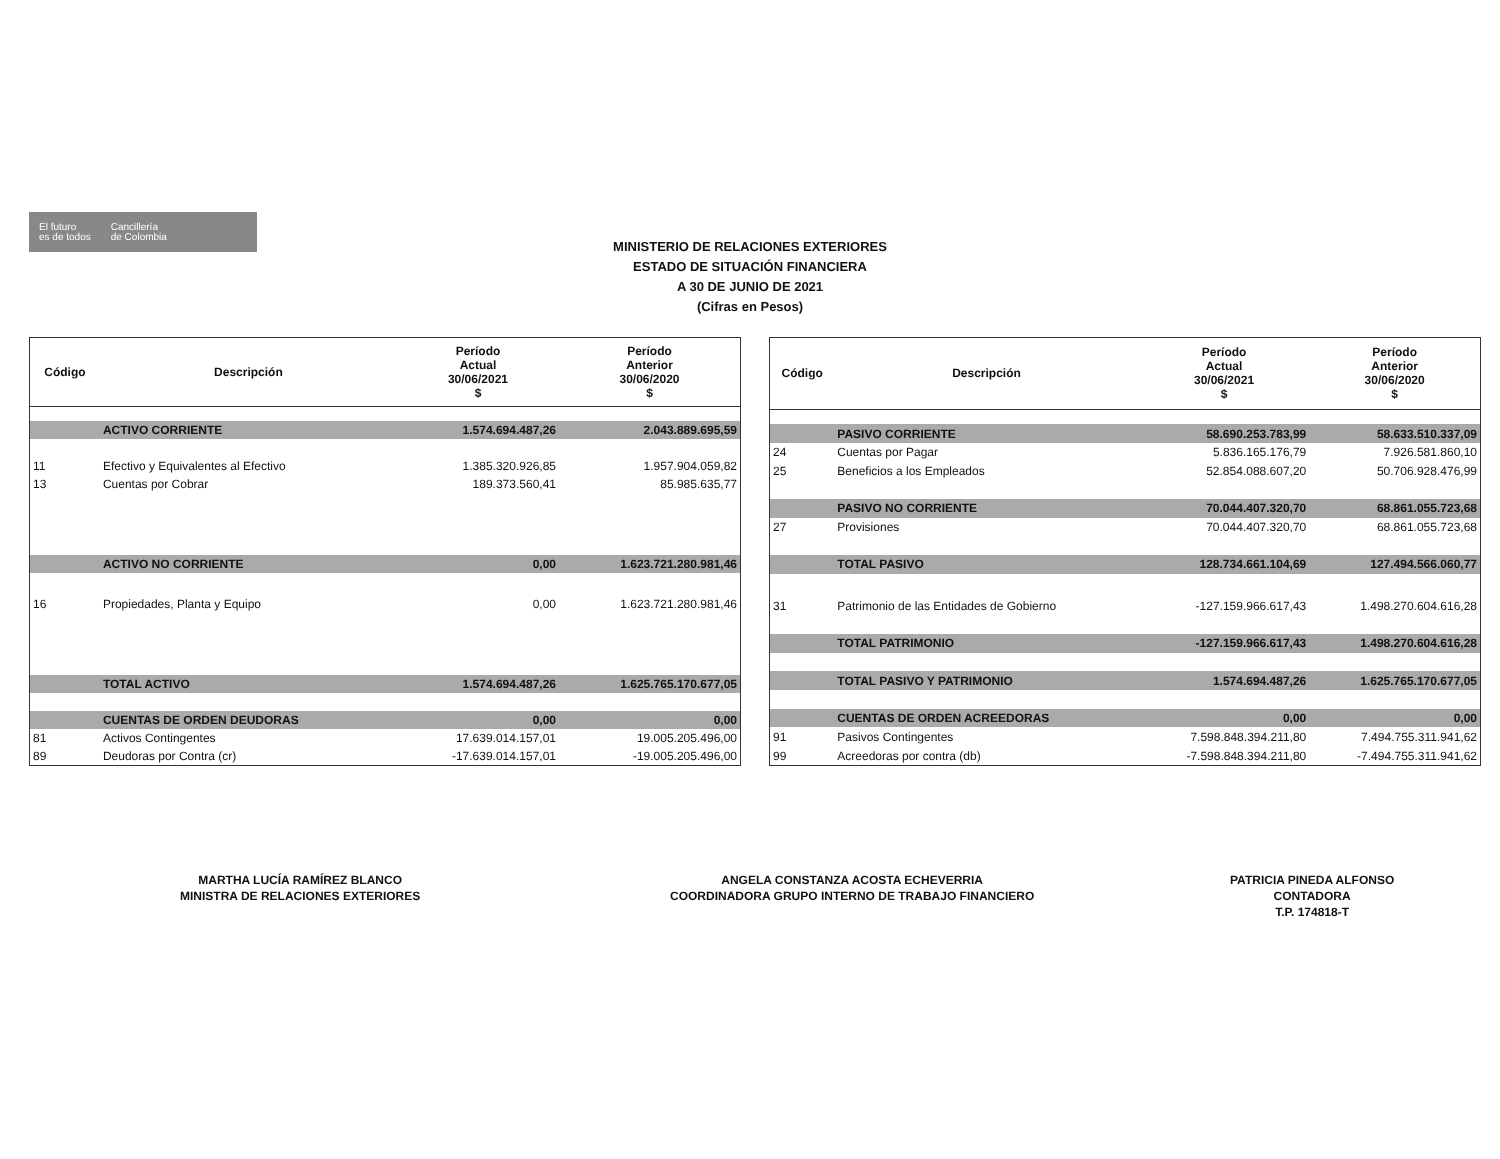El futuro
es de todos
Cancillería
de Colombia
MINISTERIO DE RELACIONES EXTERIORES
ESTADO DE SITUACIÓN FINANCIERA
A 30 DE JUNIO DE 2021
(Cifras en Pesos)
| Código | Descripción | Período Actual 30/06/2021 $ | Período Anterior 30/06/2020 $ |
| --- | --- | --- | --- |
| | ACTIVO CORRIENTE | 1.574.694.487,26 | 2.043.889.695,59 |
| 11 | Efectivo y Equivalentes al Efectivo | 1.385.320.926,85 | 1.957.904.059,82 |
| 13 | Cuentas por Cobrar | 189.373.560,41 | 85.985.635,77 |
| | ACTIVO NO CORRIENTE | 0,00 | 1.623.721.280.981,46 |
| 16 | Propiedades, Planta y Equipo | 0,00 | 1.623.721.280.981,46 |
| | TOTAL ACTIVO | 1.574.694.487,26 | 1.625.765.170.677,05 |
| | CUENTAS DE ORDEN DEUDORAS | 0,00 | 0,00 |
| 81 | Activos Contingentes | 17.639.014.157,01 | 19.005.205.496,00 |
| 89 | Deudoras por Contra (cr) | -17.639.014.157,01 | -19.005.205.496,00 |
| Código | Descripción | Período Actual 30/06/2021 $ | Período Anterior 30/06/2020 $ |
| --- | --- | --- | --- |
| | PASIVO CORRIENTE | 58.690.253.783,99 | 58.633.510.337,09 |
| 24 | Cuentas por Pagar | 5.836.165.176,79 | 7.926.581.860,10 |
| 25 | Beneficios a los Empleados | 52.854.088.607,20 | 50.706.928.476,99 |
| | PASIVO NO CORRIENTE | 70.044.407.320,70 | 68.861.055.723,68 |
| 27 | Provisiones | 70.044.407.320,70 | 68.861.055.723,68 |
| | TOTAL PASIVO | 128.734.661.104,69 | 127.494.566.060,77 |
| 31 | Patrimonio de las Entidades de Gobierno | -127.159.966.617,43 | 1.498.270.604.616,28 |
| | TOTAL PATRIMONIO | -127.159.966.617,43 | 1.498.270.604.616,28 |
| | TOTAL PASIVO Y PATRIMONIO | 1.574.694.487,26 | 1.625.765.170.677,05 |
| | CUENTAS DE ORDEN ACREEDORAS | 0,00 | 0,00 |
| 91 | Pasivos Contingentes | 7.598.848.394.211,80 | 7.494.755.311.941,62 |
| 99 | Acreedoras por contra (db) | -7.598.848.394.211,80 | -7.494.755.311.941,62 |
MARTHA LUCÍA RAMÍREZ BLANCO
MINISTRA DE RELACIONES EXTERIORES
ANGELA CONSTANZA ACOSTA ECHEVERRIA
COORDINADORA GRUPO INTERNO DE TRABAJO FINANCIERO
PATRICIA PINEDA ALFONSO
CONTADORA
T.P. 174818-T